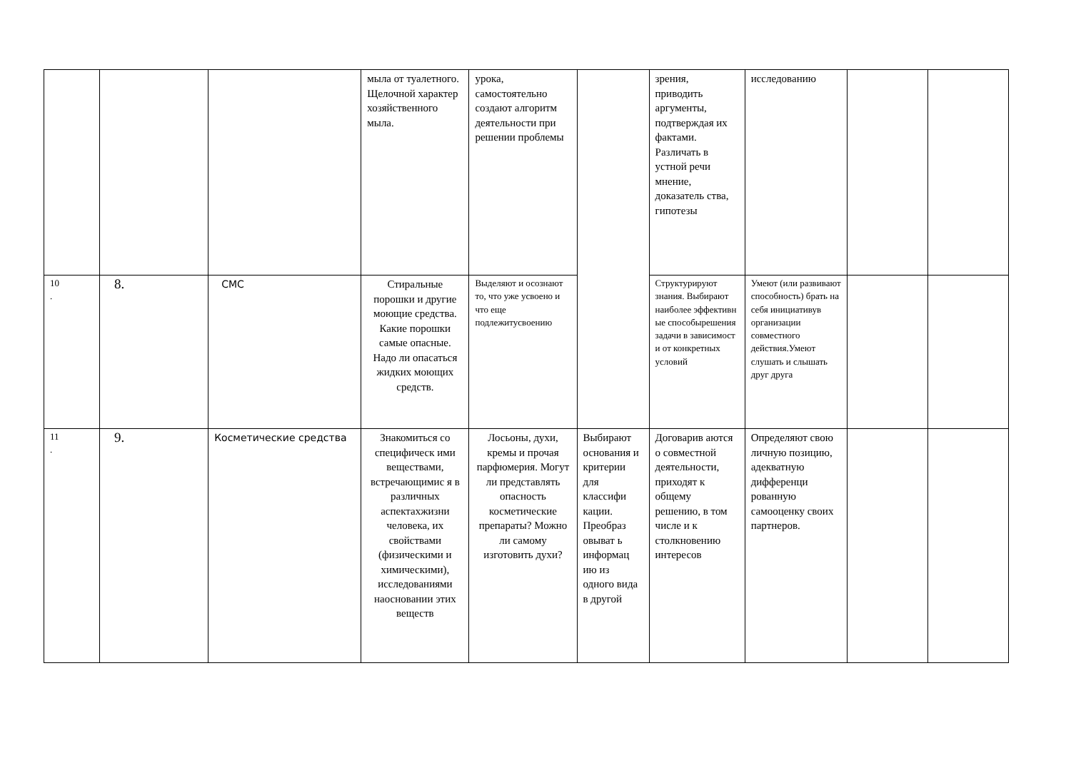| | | | мыла от туалетного. Щелочной характер хозяйственного мыла. | урока, самостоятельно создают алгоритм деятельности при решении проблемы | | зрения, приводить аргументы, подтверждая их фактами. Различать в устной речи мнение, доказатель ства, гипотезы | исследованию | | |
| 10 . | 8. | СМС | Стиральные порошки и другие моющие средства. Какие порошки самые опасные. Надо ли опасаться жидких моющих средств. | Выделяют и осознают то, что уже усвоено и что еще подлежитусвоению | | Структурируют знания. Выбирают наиболее эффективн ые способырешения задачи в зависимост и от конкретных условий | Умеют (или развивают способность) брать на себя инициативув организации совместного действия.Умеют слушать и слышать друг друга | | |
| 11 . | 9. | Косметические средства | Знакомиться со специфическ ими веществами, встречающимис я в различных аспектахжизни человека, их свойствами (физическими и химическими), исследованиями наосновании этих веществ | Лосьоны, духи, кремы и прочая парфюмерия. Могут ли представлять опасность косметические препараты? Можно ли самому изготовить духи? | Выбирают основания и критерии для классифи кации. Преобраз овыват ь информац ию из одного вида в другой | Договарив аются о совместной деятельности, приходят к общему решению, в том числе и к столкновению интересов | Определяют свою личную позицию, адекватную дифференци рованную самооценку своих партнеров. | | |